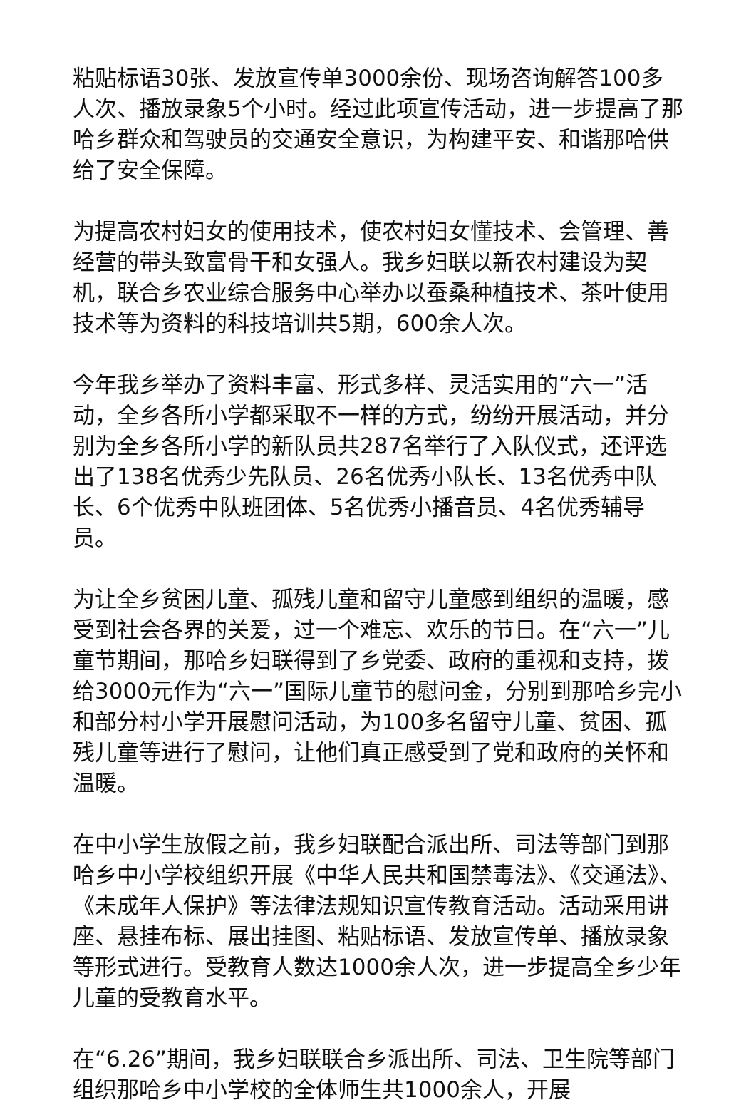粘贴标语30张、发放宣传单3000余份、现场咨询解答100多人次、播放录象5个小时。经过此项宣传活动，进一步提高了那哈乡群众和驾驶员的交通安全意识，为构建平安、和谐那哈供给了安全保障。
为提高农村妇女的使用技术，使农村妇女懂技术、会管理、善经营的带头致富骨干和女强人。我乡妇联以新农村建设为契机，联合乡农业综合服务中心举办以蚕桑种植技术、茶叶使用技术等为资料的科技培训共5期，600余人次。
今年我乡举办了资料丰富、形式多样、灵活实用的“六一”活动，全乡各所小学都采取不一样的方式，纷纷开展活动，并分别为全乡各所小学的新队员共287名举行了入队仪式，还评选出了138名优秀少先队员、26名优秀小队长、13名优秀中队长、6个优秀中队班团体、5名优秀小播音员、4名优秀辅导员。
为让全乡贫困儿童、孤残儿童和留守儿童感到组织的温暖，感受到社会各界的关爱，过一个难忘、欢乐的节日。在“六一”儿童节期间，那哈乡妇联得到了乡党委、政府的重视和支持，拨给3000元作为“六一”国际儿童节的慰问金，分别到那哈乡完小和部分村小学开展慰问活动，为100多名留守儿童、贫困、孤残儿童等进行了慰问，让他们真正感受到了党和政府的关怀和温暖。
在中小学生放假之前，我乡妇联配合派出所、司法等部门到那哈乡中小学校组织开展《中华人民共和国禁毒法》、《交通法》、《未成年人保护》等法律法规知识宣传教育活动。活动采用讲座、悬挂布标、展出挂图、粘贴标语、发放宣传单、播放录象等形式进行。受教育人数达1000余人次，进一步提高全乡少年儿童的受教育水平。
在“6.26”期间，我乡妇联联合乡派出所、司法、卫生院等部门组织那哈乡中小学校的全体师生共1000余人，开展